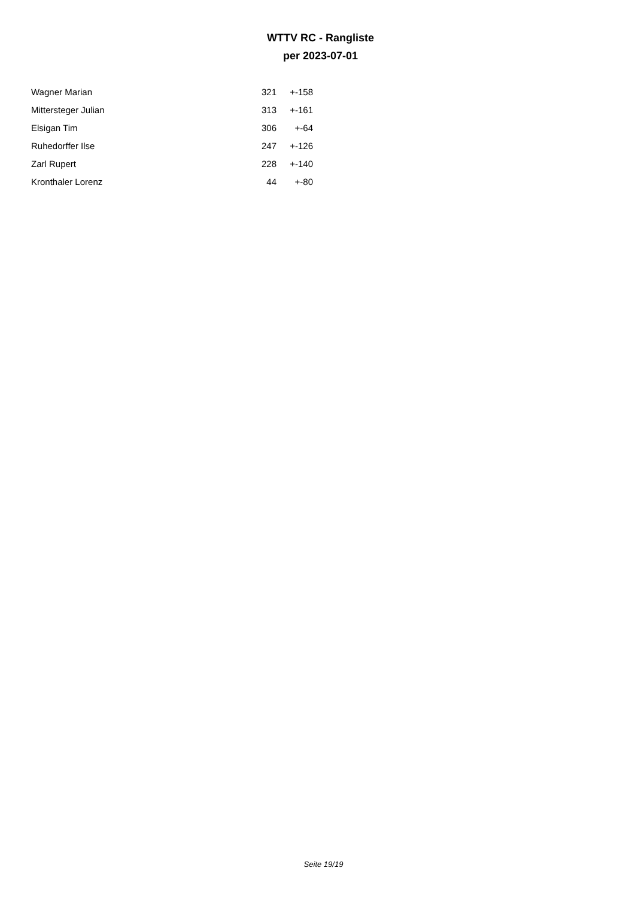WTTV RC - Rangliste
per 2023-07-01
| Wagner Marian | 321 | +-158 |
| Mittersteger Julian | 313 | +-161 |
| Elsigan Tim | 306 | +-64 |
| Ruhedorffer Ilse | 247 | +-126 |
| Zarl Rupert | 228 | +-140 |
| Kronthaler Lorenz | 44 | +-80 |
Seite 19/19